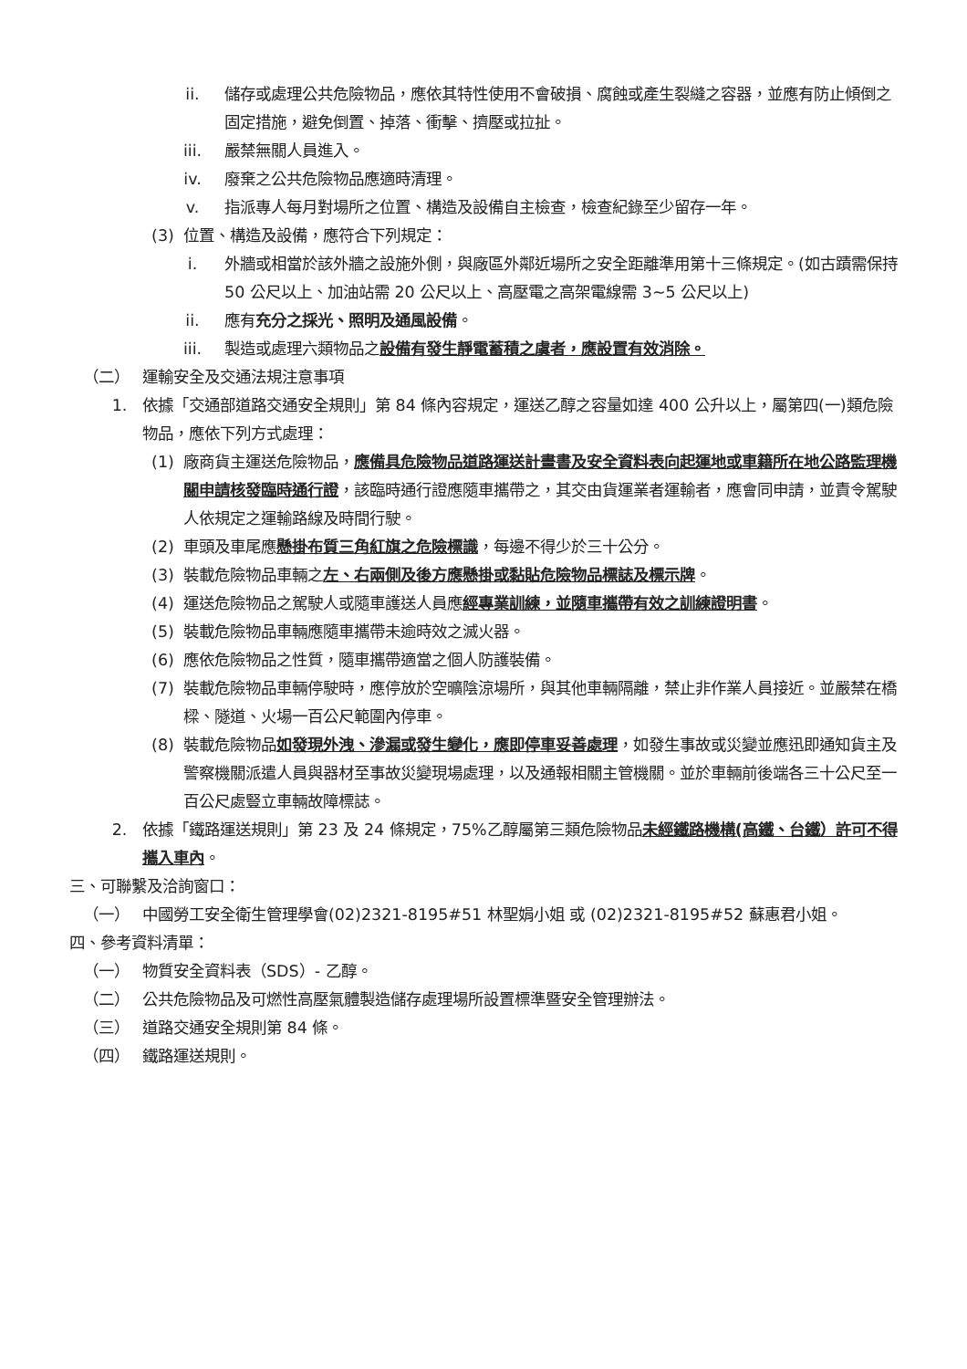ii. 儲存或處理公共危險物品，應依其特性使用不會破損、腐蝕或產生裂縫之容器，並應有防止傾倒之固定措施，避免倒置、掉落、衝擊、擠壓或拉扯。
iii. 嚴禁無關人員進入。
iv. 廢棄之公共危險物品應適時清理。
v. 指派專人每月對場所之位置、構造及設備自主檢查，檢查紀錄至少留存一年。
(3) 位置、構造及設備，應符合下列規定：
i. 外牆或相當於該外牆之設施外側，與廠區外鄰近場所之安全距離準用第十三條規定。(如古蹟需保持 50 公尺以上、加油站需 20 公尺以上、高壓電之高架電線需 3~5 公尺以上)
ii. 應有充分之採光、照明及通風設備。
iii. 製造或處理六類物品之設備有發生靜電蓄積之虞者，應設置有效消除。
（二） 運輸安全及交通法規注意事項
1. 依據「交通部道路交通安全規則」第 84 條內容規定，運送乙醇之容量如達 400 公升以上，屬第四(一)類危險物品，應依下列方式處理：
(1) 廠商貨主運送危險物品，應備具危險物品道路運送計畫書及安全資料表向起運地或車籍所在地公路監理機關申請核發臨時通行證，該臨時通行證應隨車攜帶之，其交由貨運業者運輸者，應會同申請，並責令駕駛人依規定之運輸路線及時間行駛。
(2) 車頭及車尾應懸掛布質三角紅旗之危險標識，每邊不得少於三十公分。
(3) 裝載危險物品車輛之左、右兩側及後方應懸掛或黏貼危險物品標誌及標示牌。
(4) 運送危險物品之駕駛人或隨車護送人員應經專業訓練，並隨車攜帶有效之訓練證明書。
(5) 裝載危險物品車輛應隨車攜帶未逾時效之滅火器。
(6) 應依危險物品之性質，隨車攜帶適當之個人防護裝備。
(7) 裝載危險物品車輛停駛時，應停放於空曠陰涼場所，與其他車輛隔離，禁止非作業人員接近。並嚴禁在橋樑、隧道、火場一百公尺範圍內停車。
(8) 裝載危險物品如發現外洩、滲漏或發生變化，應即停車妥善處理，如發生事故或災變並應迅即通知貨主及警察機關派遣人員與器材至事故災變現場處理，以及通報相關主管機關。並於車輛前後端各三十公尺至一百公尺處豎立車輛故障標誌。
2. 依據「鐵路運送規則」第 23 及 24 條規定，75%乙醇屬第三類危險物品未經鐵路機構(高鐵、台鐵）許可不得攜入車內。
三、可聯繫及洽詢窗口：
（一） 中國勞工安全衛生管理學會(02)2321-8195#51 林聖娟小姐 或 (02)2321-8195#52 蘇惠君小姐。
四、參考資料清單：
（一） 物質安全資料表（SDS）- 乙醇。
（二） 公共危險物品及可燃性高壓氣體製造儲存處理場所設置標準暨安全管理辦法。
（三） 道路交通安全規則第 84 條。
（四） 鐵路運送規則。